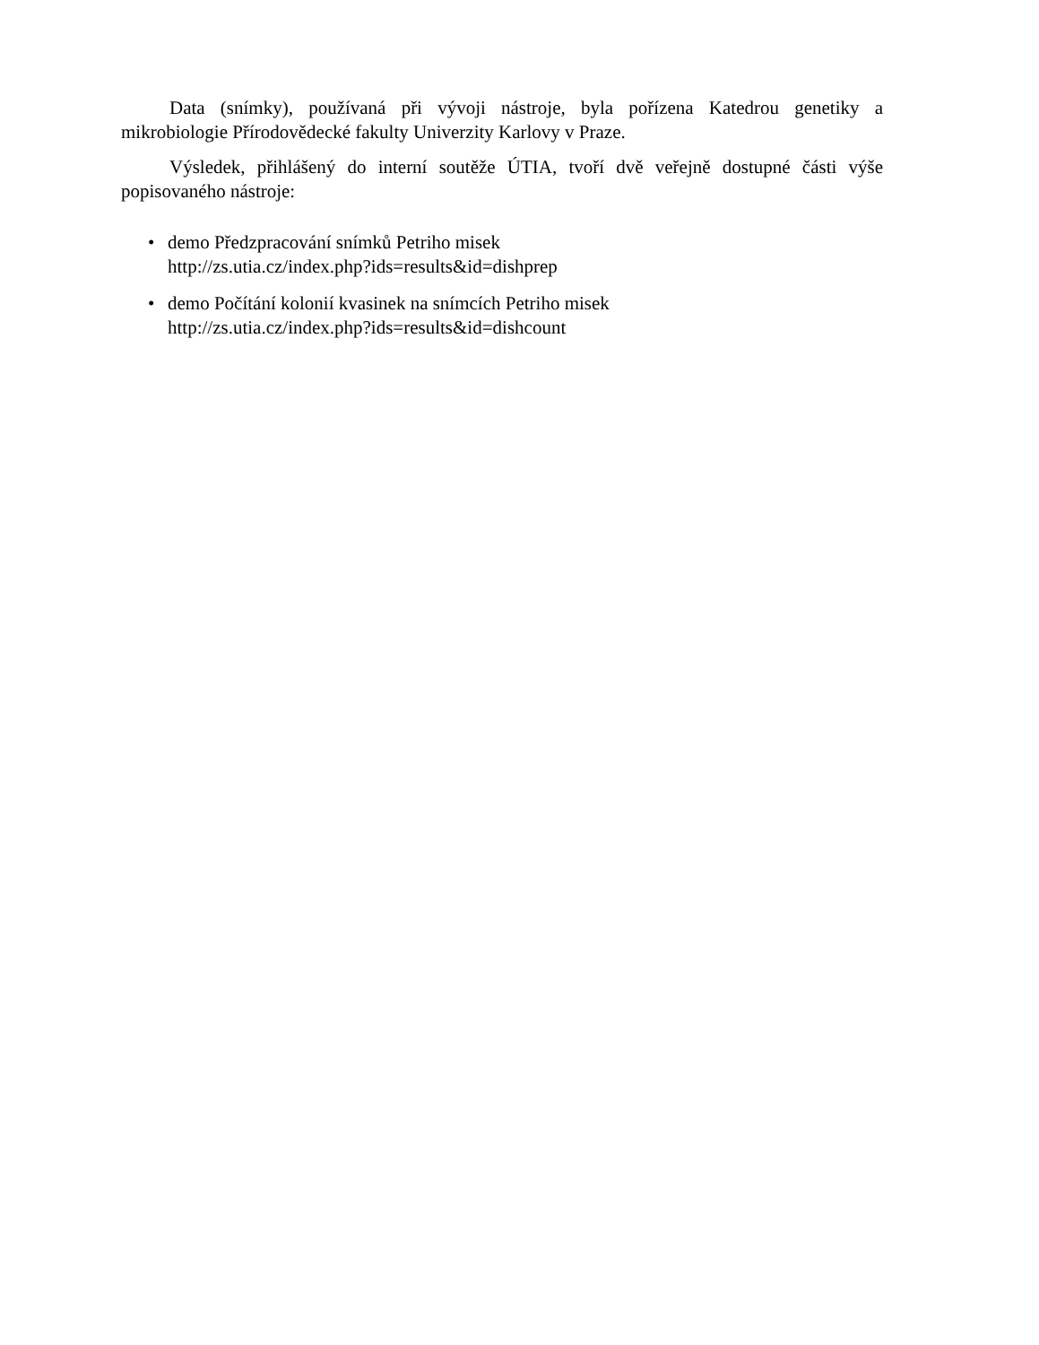Data (snímky), používaná při vývoji nástroje, byla pořízena Katedrou genetiky a mikrobiologie Přírodovědecké fakulty Univerzity Karlovy v Praze.
Výsledek, přihlášený do interní soutěže ÚTIA, tvoří dvě veřejně dostupné části výše popisovaného nástroje:
• demo Předzpracování snímků Petriho misek
http://zs.utia.cz/index.php?ids=results&id=dishprep
• demo Počítání kolonií kvasinek na snímcích Petriho misek
http://zs.utia.cz/index.php?ids=results&id=dishcount